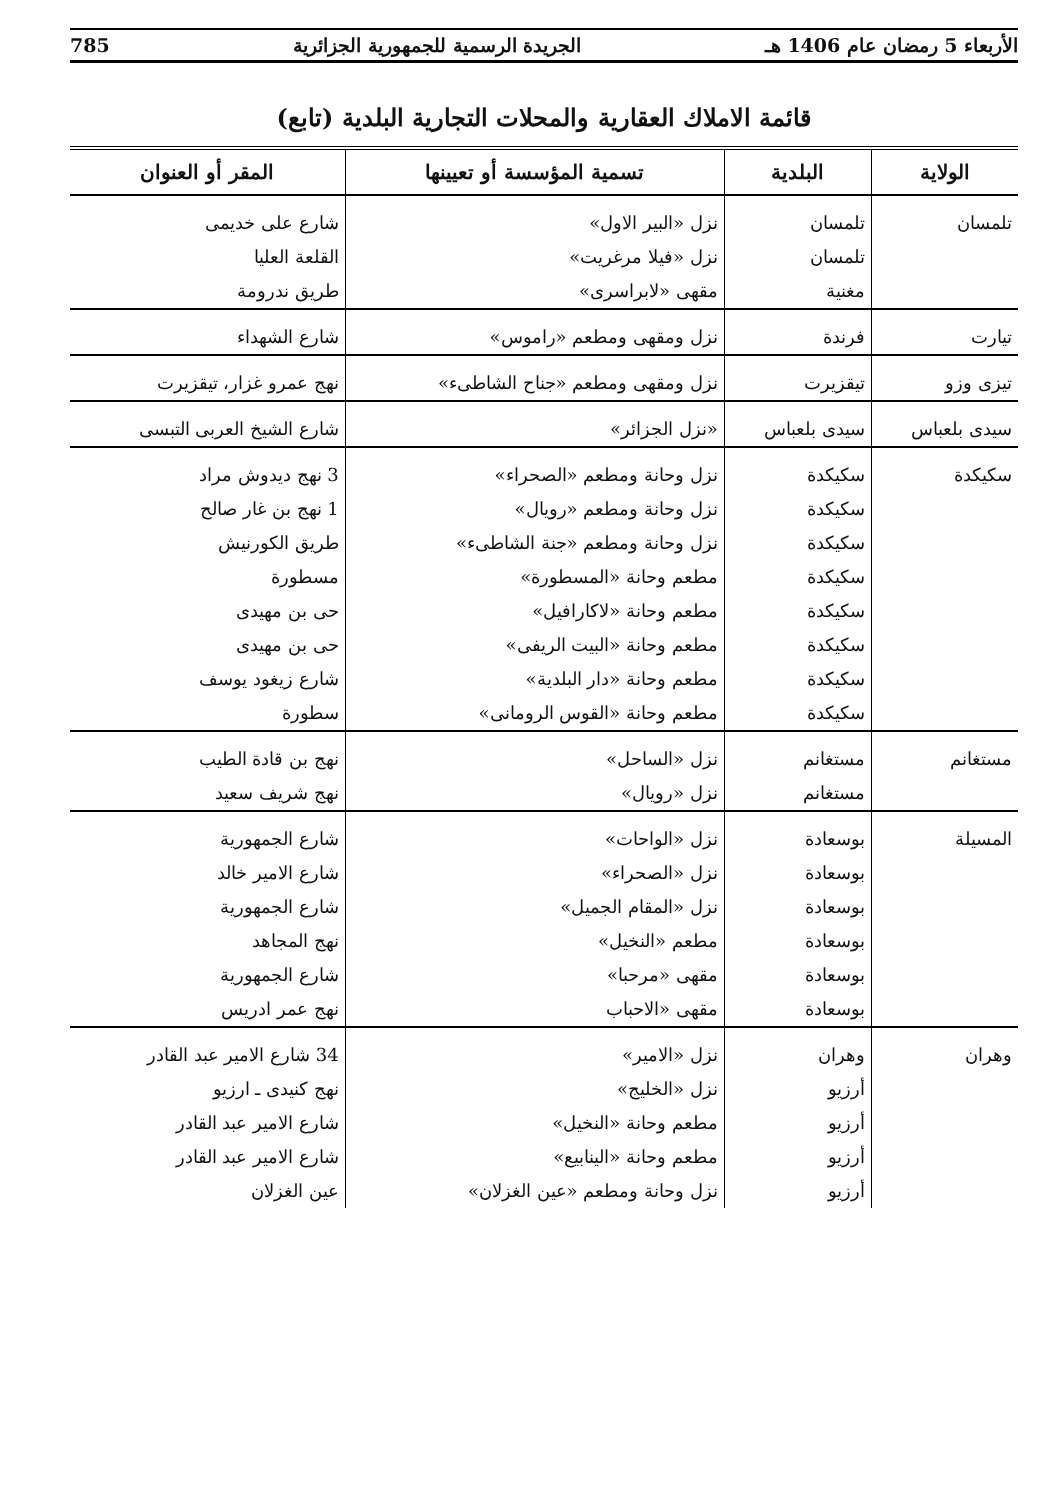الأربعاء 5 رمضان عام 1406 هـ الجريدة الرسمية للجمهورية الجزائرية 785
قائمة الاملاك العقارية والمحلات التجارية البلدية (تابع)
| الولاية | البلدية | تسمية المؤسسة أو تعيينها | المقر أو العنوان |
| --- | --- | --- | --- |
| تلمسان | تلمسان | نزل «البير الاول» | شارع على خديمى |
| | تلمسان | نزل «فيلا مرغريت» | القلعة العليا |
| | مغنية | مقهى «لابراسرى» | طريق ندرومة |
| تيارت | فرندة | نزل ومقهى ومطعم «راموس» | شارع الشهداء |
| تيزى وزو | تيقزيرت | نزل ومقهى ومطعم «جناح الشاطىء» | نهج عمرو غزار، تيقزيرت |
| سيدى بلعباس | سيدى بلعباس | «نزل الجزائر» | شارع الشيخ العربى التبسى |
| سكيكدة | سكيكدة | نزل وحانة ومطعم «الصحراء» | 3 نهج ديدوش مراد |
| | سكيكدة | نزل وحانة ومطعم «رويال» | 1 نهج بن غار صالح |
| | سكيكدة | نزل وحانة ومطعم «جنة الشاطىء» | طريق الكورنيش |
| | سكيكدة | مطعم وحانة «المسطورة» | مسطورة |
| | سكيكدة | مطعم وحانة «لاكارافيل» | حى بن مهيدى |
| | سكيكدة | مطعم وحانة «البيت الريفى» | حى بن مهيدى |
| | سكيكدة | مطعم وحانة «دار البلدية» | شارع زيغود يوسف |
| | سكيكدة | مطعم وحانة «القوس الرومانى» | سطورة |
| مستغانم | مستغانم | نزل «الساحل» | نهج بن قادة الطيب |
| | مستغانم | نزل «رويال» | نهج شريف سعيد |
| المسيلة | بوسعادة | نزل «الواحات» | شارع الجمهورية |
| | بوسعادة | نزل «الصحراء» | شارع الامير خالد |
| | بوسعادة | نزل «المقام الجميل» | شارع الجمهورية |
| | بوسعادة | مطعم «النخيل» | نهج المجاهد |
| | بوسعادة | مقهى «مرحبا» | شارع الجمهورية |
| | بوسعادة | مقهى «الاحباب | نهج عمر ادريس |
| وهران | وهران | نزل «الامير» | 34 شارع الامير عبد القادر |
| | أرزيو | نزل «الخليج» | نهج كنيدى ـ ارزيو |
| | أرزيو | مطعم وحانة «النخيل» | شارع الامير عبد القادر |
| | أرزيو | مطعم وحانة «الينابيع» | شارع الامير عبد القادر |
| | أرزيو | نزل وحانة ومطعم «عين الغزلان» | عين الغزلان |